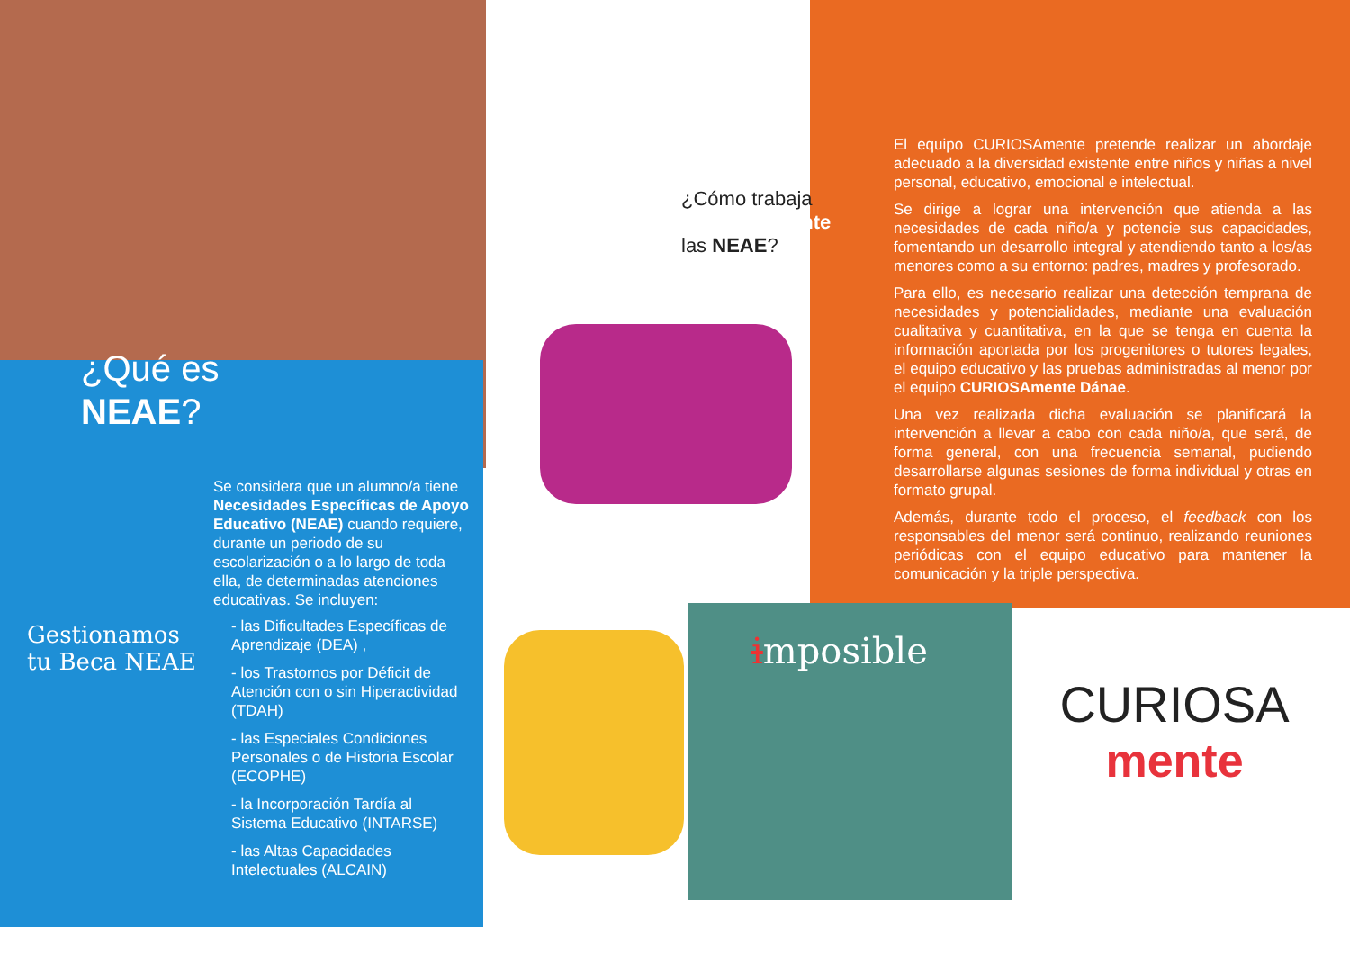¿Qué es NEAE?
Se considera que un alumno/a tiene Necesidades Específicas de Apoyo Educativo (NEAE) cuando requiere, durante un periodo de su escolarización o a lo largo de toda ella, de determinadas atenciones educativas. Se incluyen:
- las Dificultades Específicas de Aprendizaje (DEA) ,
- los Trastornos por Déficit de Atención con o sin Hiperactividad (TDAH)
- las Especiales Condiciones Personales o de Historia Escolar (ECOPHE)
- la Incorporación Tardía al Sistema Educativo (INTARSE)
- las Altas Capacidades Intelectuales (ALCAIN)
Gestionamos tu Beca NEAE
¿Cómo trabaja CURIOSAmente las NEAE?
El equipo CURIOSAmente pretende realizar un abordaje adecuado a la diversidad existente entre niños y niñas a nivel personal, educativo, emocional e intelectual.
Se dirige a lograr una intervención que atienda a las necesidades de cada niño/a y potencie sus capacidades, fomentando un desarrollo integral y atendiendo tanto a los/as menores como a su entorno: padres, madres y profesorado.
Para ello, es necesario realizar una detección temprana de necesidades y potencialidades, mediante una evaluación cualitativa y cuantitativa, en la que se tenga en cuenta la información aportada por los progenitores o tutores legales, el equipo educativo y las pruebas administradas al menor por el equipo CURIOSAmente Dánae.
Una vez realizada dicha evaluación se planificará la intervención a llevar a cabo con cada niño/a, que será, de forma general, con una frecuencia semanal, pudiendo desarrollarse algunas sesiones de forma individual y otras en formato grupal.
Además, durante todo el proceso, el feedback con los responsables del menor será continuo, realizando reuniones periódicas con el equipo educativo para mantener la comunicación y la triple perspectiva.
imposible
CURIOSA
mente